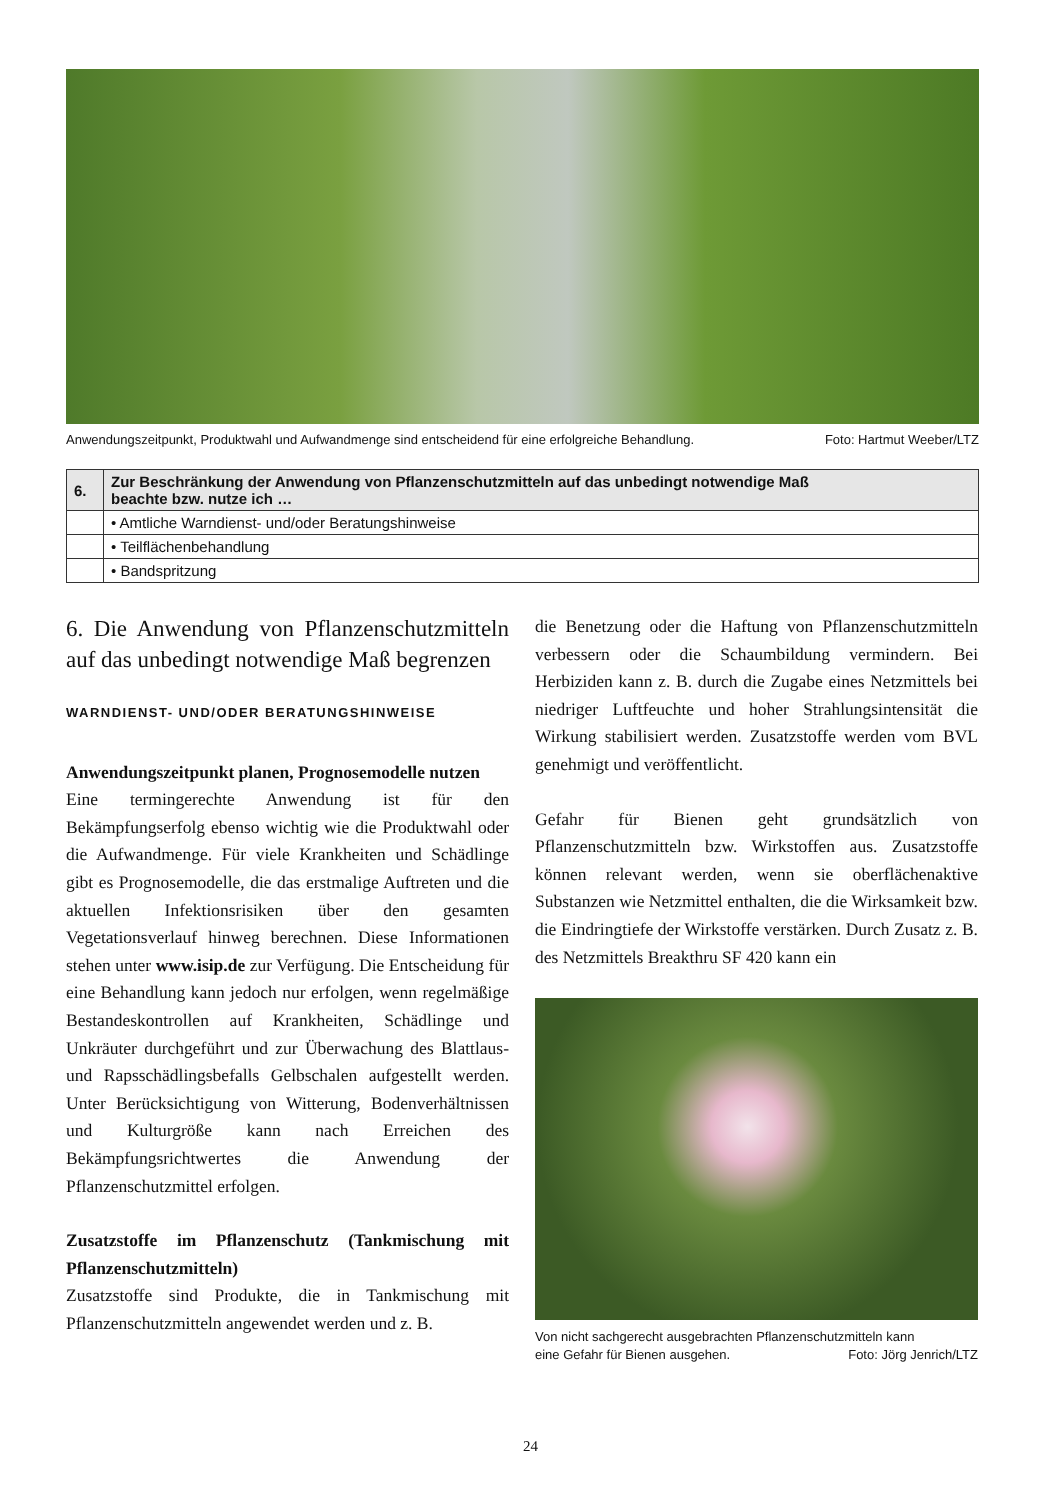Anwendungszeitpunkt, Produktwahl und Aufwandmenge sind entscheidend für eine erfolgreiche Behandlung. Foto: Hartmut Weeber/LTZ
| 6. | Zur Beschränkung der Anwendung von Pflanzenschutzmitteln auf das unbedingt notwendige Maß beachte bzw. nutze ich … |
| --- | --- |
| | • Amtliche Warndienst- und/oder Beratungshinweise |
| | • Teilflächenbehandlung |
| | • Bandspritzung |
6. Die Anwendung von Pflanzenschutzmitteln auf das unbedingt notwendige Maß begrenzen
WARNDIENST- UND/ODER BERATUNGSHINWEISE
Anwendungszeitpunkt planen, Prognosemodelle nutzen
Eine termingerechte Anwendung ist für den Bekämpfungserfolg ebenso wichtig wie die Produktwahl oder die Aufwandmenge. Für viele Krankheiten und Schädlinge gibt es Prognosemodelle, die das erstmalige Auftreten und die aktuellen Infektionsrisiken über den gesamten Vegetationsverlauf hinweg berechnen. Diese Informationen stehen unter www.isip.de zur Verfügung. Die Entscheidung für eine Behandlung kann jedoch nur erfolgen, wenn regelmäßige Bestandeskontrollen auf Krankheiten, Schädlinge und Unkräuter durchgeführt und zur Überwachung des Blattlaus- und Rapsschädlingsbefalls Gelbschalen aufgestellt werden. Unter Berücksichtigung von Witterung, Bodenverhältnissen und Kulturgröße kann nach Erreichen des Bekämpfungsrichtwertes die Anwendung der Pflanzenschutzmittel erfolgen.
Zusatzstoffe im Pflanzenschutz (Tankmischung mit Pflanzenschutzmitteln)
Zusatzstoffe sind Produkte, die in Tankmischung mit Pflanzenschutzmitteln angewendet werden und z. B.
die Benetzung oder die Haftung von Pflanzenschutzmitteln verbessern oder die Schaumbildung vermindern. Bei Herbiziden kann z. B. durch die Zugabe eines Netzmittels bei niedriger Luftfeuchte und hoher Strahlungsintensität die Wirkung stabilisiert werden. Zusatzstoffe werden vom BVL genehmigt und veröffentlicht.
Gefahr für Bienen geht grundsätzlich von Pflanzenschutzmitteln bzw. Wirkstoffen aus. Zusatzstoffe können relevant werden, wenn sie oberflächenaktive Substanzen wie Netzmittel enthalten, die die Wirksamkeit bzw. die Eindringtiefe der Wirkstoffe verstärken. Durch Zusatz z. B. des Netzmittels Breakthru SF 420 kann ein
Von nicht sachgerecht ausgebrachten Pflanzenschutzmitteln kann
eine Gefahr für Bienen ausgehen. Foto: Jörg Jenrich/LTZ
24